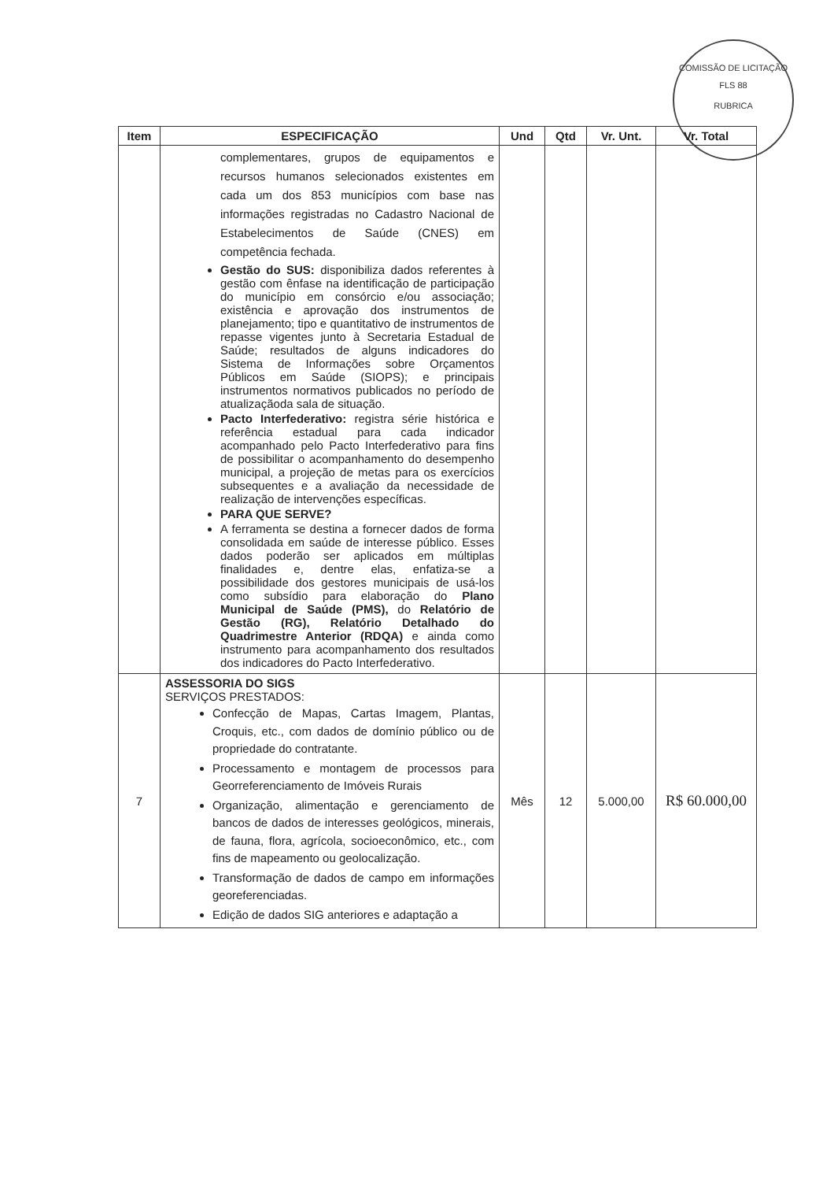COMISSÃO DE LICITAÇÃO
FLS 88
RUBRICA
| Item | ESPECIFICAÇÃO | Und | Qtd | Vr. Unt. | Vr. Total |
| --- | --- | --- | --- | --- | --- |
| | complementares, grupos de equipamentos e recursos humanos selecionados existentes em cada um dos 853 municípios com base nas informações registradas no Cadastro Nacional de Estabelecimentos de Saúde (CNES) em competência fechada. Gestão do SUS: disponibiliza dados referentes à gestão com ênfase na identificação de participação do município em consórcio e/ou associação; existência e aprovação dos instrumentos de planejamento; tipo e quantitativo de instrumentos de repasse vigentes junto à Secretaria Estadual de Saúde; resultados de alguns indicadores do Sistema de Informações sobre Orçamentos Públicos em Saúde (SIOPS); e principais instrumentos normativos publicados no período de atualizaçãoda sala de situação. Pacto Interfederativo: registra série histórica e referência estadual para cada indicador acompanhado pelo Pacto Interfederativo para fins de possibilitar o acompanhamento do desempenho municipal, a projeção de metas para os exercícios subsequentes e a avaliação da necessidade de realização de intervenções específicas. PARA QUE SERVE? A ferramenta se destina a fornecer dados de forma consolidada em saúde de interesse público. Esses dados poderão ser aplicados em múltiplas finalidades e, dentre elas, enfatiza-se a possibilidade dos gestores municipais de usá-los como subsídio para elaboração do Plano Municipal de Saúde (PMS), do Relatório de Gestão (RG), Relatório Detalhado do Quadrimestre Anterior (RDQA) e ainda como instrumento para acompanhamento dos resultados dos indicadores do Pacto Interfederativo. | | | | |
| 7 | ASSESSORIA DO SIGS SERVIÇOS PRESTADOS: Confecção de Mapas, Cartas Imagem, Plantas, Croquis, etc., com dados de domínio público ou de propriedade do contratante. Processamento e montagem de processos para Georreferenciamento de Imóveis Rurais Organização, alimentação e gerenciamento de bancos de dados de interesses geológicos, minerais, de fauna, flora, agrícola, socioeconômico, etc., com fins de mapeamento ou geolocalização. Transformação de dados de campo em informações georeferenciadas. Edição de dados SIG anteriores e adaptação a | Mês | 12 | 5.000,00 | R$ 60.000,00 |